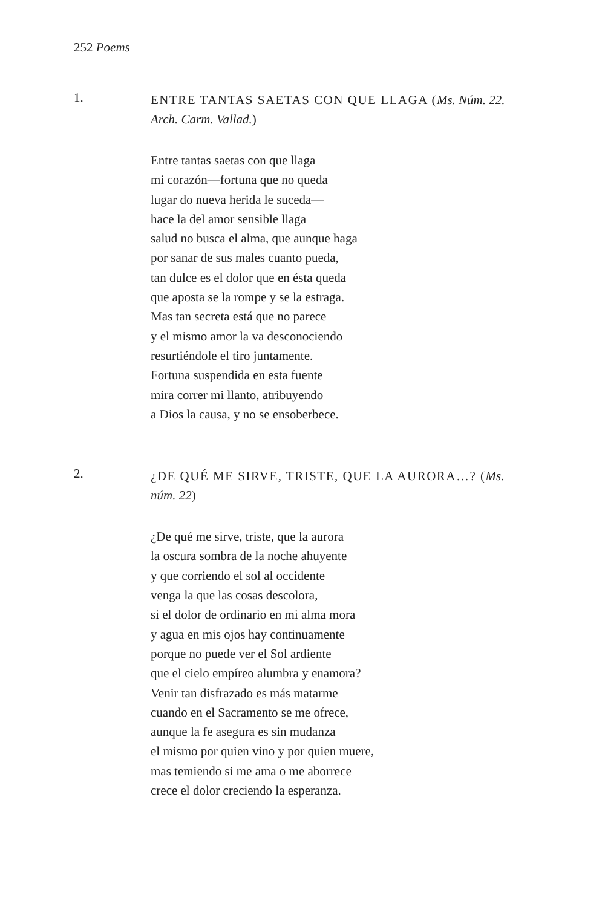252 Poems
1.
ENTRE TANTAS SAETAS CON QUE LLAGA (Ms. Núm. 22. Arch. Carm. Vallad.)
Entre tantas saetas con que llaga
mi corazón—fortuna que no queda
lugar do nueva herida le suceda—
hace la del amor sensible llaga
salud no busca el alma, que aunque haga
por sanar de sus males cuanto pueda,
tan dulce es el dolor que en ésta queda
que aposta se la rompe y se la estraga.
Mas tan secreta está que no parece
y el mismo amor la va desconociendo
resurtiéndole el tiro juntamente.
Fortuna suspendida en esta fuente
mira correr mi llanto, atribuyendo
a Dios la causa, y no se ensoberbece.
2.
¿DE QUÉ ME SIRVE, TRISTE, QUE LA AURORA…? (Ms. núm. 22)
¿De qué me sirve, triste, que la aurora
la oscura sombra de la noche ahuyente
y que corriendo el sol al occidente
venga la que las cosas descolora,
si el dolor de ordinario en mi alma mora
y agua en mis ojos hay continuamente
porque no puede ver el Sol ardiente
que el cielo empíreo alumbra y enamora?
Venir tan disfrazado es más matarme
cuando en el Sacramento se me ofrece,
aunque la fe asegura es sin mudanza
el mismo por quien vino y por quien muere,
mas temiendo si me ama o me aborrece
crece el dolor creciendo la esperanza.